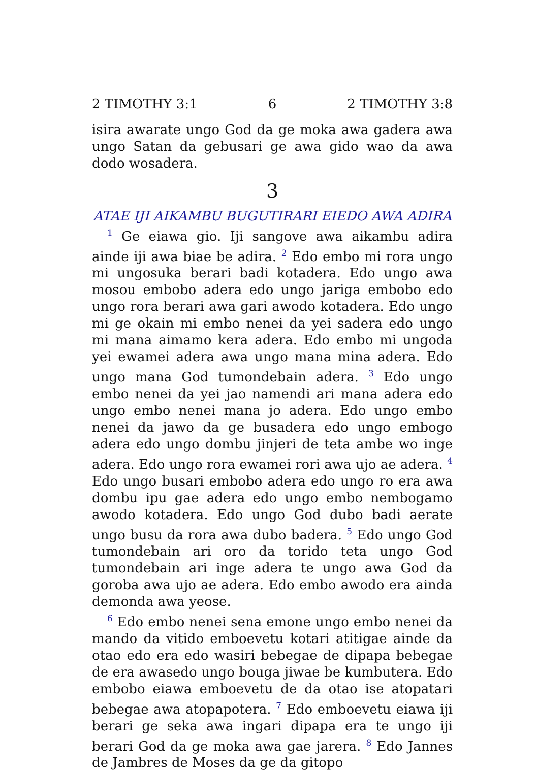2 TIMOTHY 3:1 6 2 TIMOTHY 3:8
isira awarate ungo God da ge moka awa gadera awa ungo Satan da gebusari ge awa gido wao da awa dodo wosadera.
3
ATAE IJI AIKAMBU BUGUTIRARI EIEDO AWA ADIRA
<sup>1</sup> Ge eiawa gio. Iji sangove awa aikambu adira ainde iji awa biae be adira. <sup>2</sup> Edo embo mi rora ungo mi ungosuka berari badi kotadera. Edo ungo awa mosou embobo adera edo ungo jariga embobo edo ungo rora berari awa gari awodo kotadera. Edo ungo mi ge okain mi embo nenei da yei sadera edo ungo mi mana aimamo kera adera. Edo embo mi ungoda yei ewamei adera awa ungo mana mina adera. Edo ungo mana God tumondebain adera. <sup>3</sup> Edo ungo embo nenei da yei jao namendi ari mana adera edo ungo embo nenei mana jo adera. Edo ungo embo nenei da jawo da ge busadera edo ungo embogo adera edo ungo dombu jinjeri de teta ambe wo inge adera. Edo ungo rora ewamei rori awa ujo ae adera. <sup>4</sup> Edo ungo busari embobo adera edo ungo ro era awa dombu ipu gae adera edo ungo embo nembogamo awodo kotadera. Edo ungo God dubo badi aerate ungo busu da rora awa dubo badera. <sup>5</sup> Edo ungo God tumondebain ari oro da torido teta ungo God tumondebain ari inge adera te ungo awa God da goroba awa ujo ae adera. Edo embo awodo era ainda demonda awa yeose.
<sup>6</sup> Edo embo nenei sena emone ungo embo nenei da mando da vitido emboevetu kotari atitigae ainde da otao edo era edo wasiri bebegae de dipapa bebegae de era awasedo ungo bouga jiwae be kumbutera. Edo embobo eiawa emboevetu de da otao ise atopatari bebegae awa atopapotera. <sup>7</sup> Edo emboevetu eiawa iji berari ge seka awa ingari dipapa era te ungo iji berari God da ge moka awa gae jarera. <sup>8</sup> Edo Jannes de Jambres de Moses da ge da gitopo